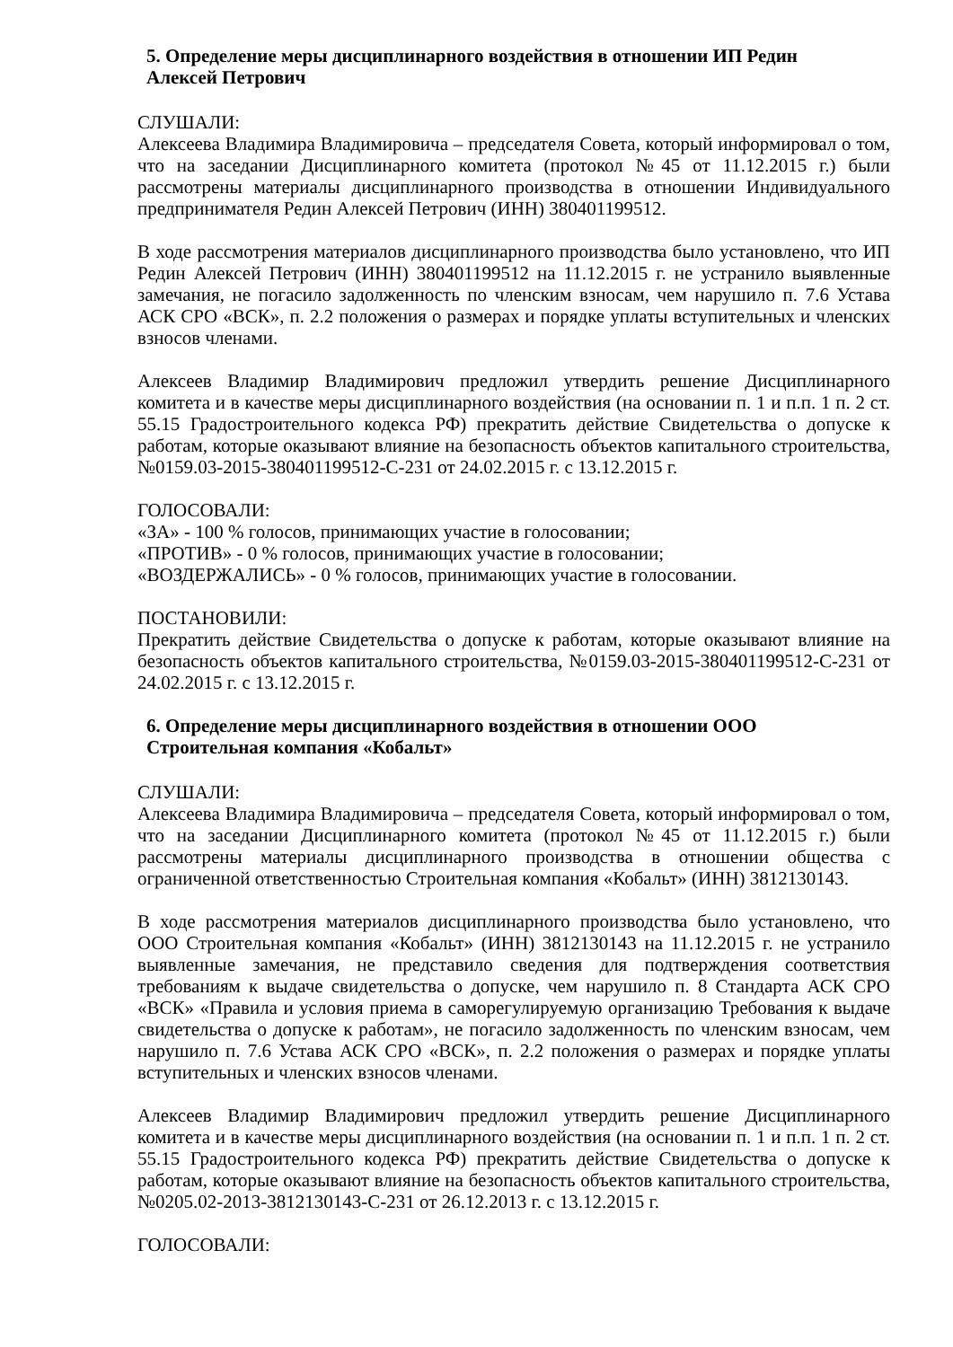5. Определение меры дисциплинарного воздействия в отношении ИП Редин
Алексей Петрович
СЛУШАЛИ:
Алексеева Владимира Владимировича – председателя Совета, который информировал о том, что на заседании Дисциплинарного комитета (протокол №45 от 11.12.2015 г.) были рассмотрены материалы дисциплинарного производства в отношении Индивидуального предпринимателя Редин Алексей Петрович (ИНН) 380401199512.
В ходе рассмотрения материалов дисциплинарного производства было установлено, что ИП Редин Алексей Петрович (ИНН) 380401199512 на 11.12.2015 г. не устранило выявленные замечания, не погасило задолженность по членским взносам, чем нарушило п. 7.6 Устава АСК СРО «ВСК», п. 2.2 положения о размерах и порядке уплаты вступительных и членских взносов членами.
Алексеев Владимир Владимирович предложил утвердить решение Дисциплинарного комитета и в качестве меры дисциплинарного воздействия (на основании п. 1 и п.п. 1 п. 2 ст. 55.15 Градостроительного кодекса РФ) прекратить действие Свидетельства о допуске к работам, которые оказывают влияние на безопасность объектов капитального строительства, №0159.03-2015-380401199512-С-231 от 24.02.2015 г. с 13.12.2015 г.
ГОЛОСОВАЛИ:
«ЗА» - 100 % голосов, принимающих участие в голосовании;
«ПРОТИВ» - 0 % голосов, принимающих участие в голосовании;
«ВОЗДЕРЖАЛИСЬ» - 0 % голосов, принимающих участие в голосовании.
ПОСТАНОВИЛИ:
Прекратить действие Свидетельства о допуске к работам, которые оказывают влияние на безопасность объектов капитального строительства, №0159.03-2015-380401199512-С-231 от 24.02.2015 г. с 13.12.2015 г.
6. Определение меры дисциплинарного воздействия в отношении ООО
Строительная компания «Кобальт»
СЛУШАЛИ:
Алексеева Владимира Владимировича – председателя Совета, который информировал о том, что на заседании Дисциплинарного комитета (протокол №45 от 11.12.2015 г.) были рассмотрены материалы дисциплинарного производства в отношении общества с ограниченной ответственностью Строительная компания «Кобальт» (ИНН) 3812130143.
В ходе рассмотрения материалов дисциплинарного производства было установлено, что ООО Строительная компания «Кобальт» (ИНН) 3812130143 на 11.12.2015 г. не устранило выявленные замечания, не представило сведения для подтверждения соответствия требованиям к выдаче свидетельства о допуске, чем нарушило п. 8 Стандарта АСК СРО «ВСК» «Правила и условия приема в саморегулируемую организацию Требования к выдаче свидетельства о допуске к работам», не погасило задолженность по членским взносам, чем нарушило п. 7.6 Устава АСК СРО «ВСК», п. 2.2 положения о размерах и порядке уплаты вступительных и членских взносов членами.
Алексеев Владимир Владимирович предложил утвердить решение Дисциплинарного комитета и в качестве меры дисциплинарного воздействия (на основании п. 1 и п.п. 1 п. 2 ст. 55.15 Градостроительного кодекса РФ) прекратить действие Свидетельства о допуске к работам, которые оказывают влияние на безопасность объектов капитального строительства, №0205.02-2013-3812130143-С-231 от 26.12.2013 г. с 13.12.2015 г.
ГОЛОСОВАЛИ: